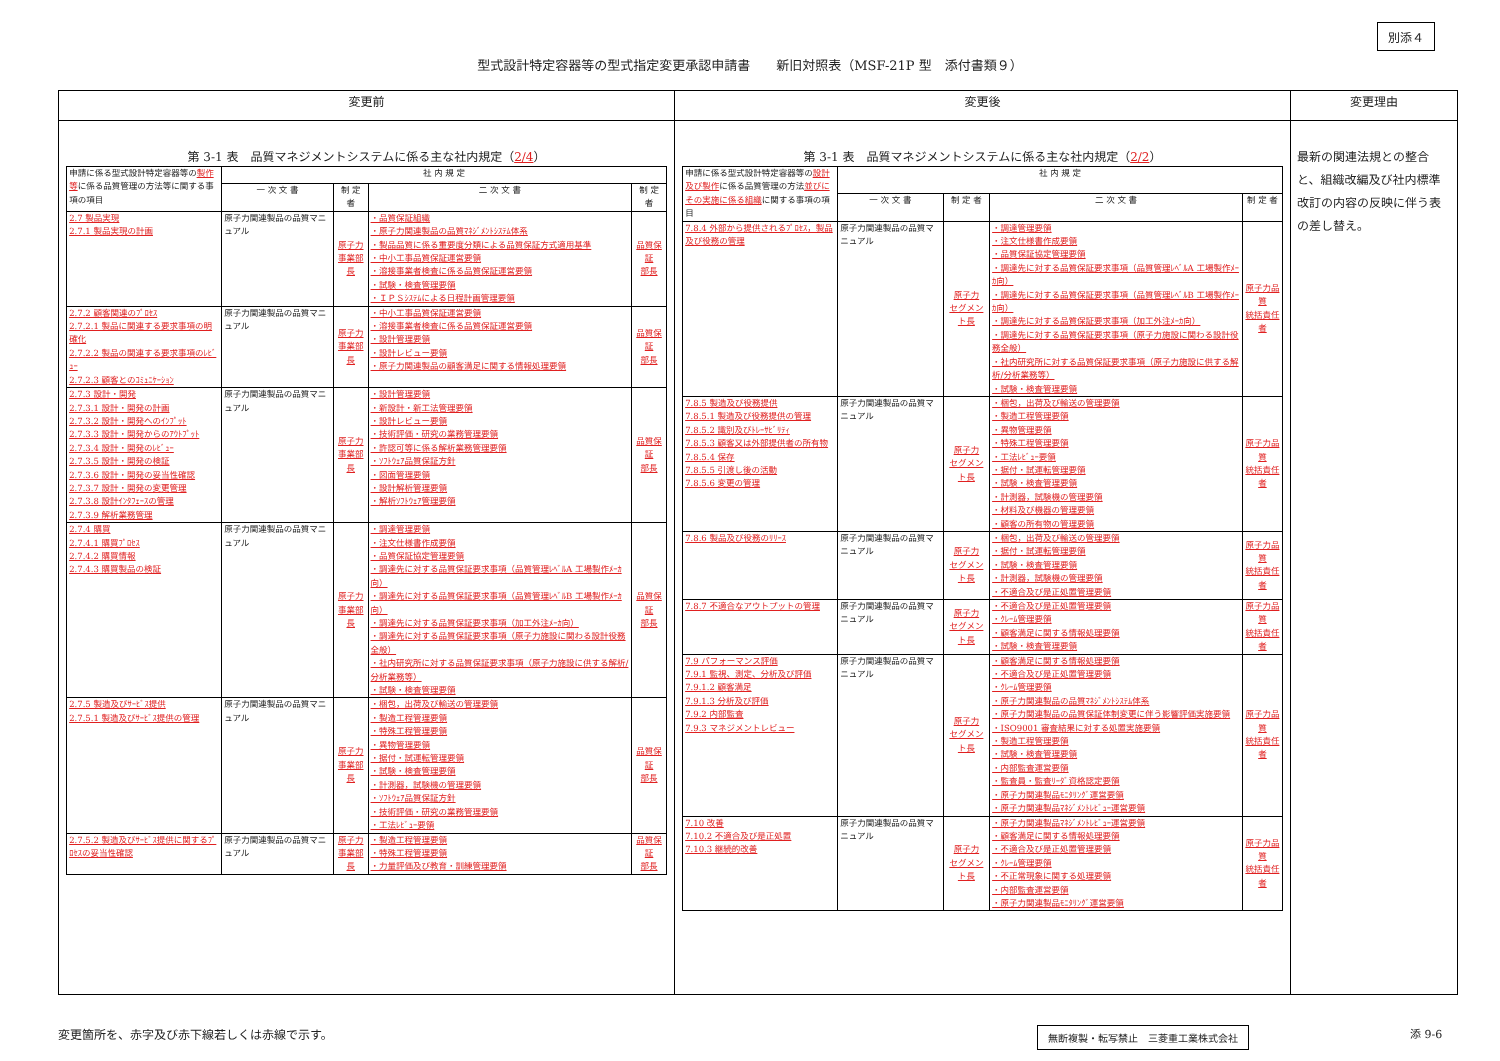別添４
型式設計特定容器等の型式指定変更承認申請書　　新旧対照表（MSF-21P 型　添付書類９）
| 変更前 | 変更後 | 変更理由 |
| --- | --- | --- |
| 第 3-1 表 品質マネジメントシステムに係る主な社内規定（ 2/4 ） / 申請に係る型式設計特定容器等の 製作等 に係る品質管理の方法等に関する事項の項目 / 社 内 規 定 / / / / / --- / --- / --- / --- / --- / / / 一 次 文 書 / 制 定 者 / 二 次 文 書 / 制 定 者 / / 2.7 製品実現 2.7.1 製品実現の計画 / 原子力関連製品の品質マニュアル / 原子力 事業部長 / ・品質保証組織 ・原子力関連製品の品質ﾏﾈｼﾞﾒﾝﾄｼｽﾃﾑ体系 ・製品品質に係る重要度分類による品質保証方式適用基準 ・中小工事品質保証運営要領 ・溶接事業者検査に係る品質保証運営要領 ・試験・検査管理要領 ・ＩＰＳｼｽﾃﾑによる日程計画管理要領 / 品質保証 部長 / / 2.7.2 顧客関連のﾌﾟﾛｾｽ 2.7.2.1 製品に関連する要求事項の明確化 2.7.2.2 製品の関連する要求事項のﾚﾋﾞｭｰ 2.7.2.3 顧客とのｺﾐｭﾆｹｰｼｮﾝ / 原子力関連製品の品質マニュアル / 原子力 事業部長 / ・中小工事品質保証運営要領 ・溶接事業者検査に係る品質保証運営要領 ・設計管理要領 ・設計レビュー要領 ・原子力関連製品の顧客満足に関する情報処理要領 / 品質保証 部長 / / 2.7.3 設計・開発 2.7.3.1 設計・開発の計画 2.7.3.2 設計・開発へのｲﾝﾌﾟｯﾄ 2.7.3.3 設計・開発からのｱｳﾄﾌﾟｯﾄ 2.7.3.4 設計・開発のﾚﾋﾞｭｰ 2.7.3.5 設計・開発の検証 2.7.3.6 設計・開発の妥当性確認 2.7.3.7 設計・開発の変更管理 2.7.3.8 設計ｲﾝﾀﾌｪｰｽの管理 2.7.3.9 解析業務管理 / 原子力関連製品の品質マニュアル / 原子力 事業部長 / ・設計管理要領 ・新設計・新工法管理要領 ・設計レビュー要領 ・技術評価・研究の業務管理要領 ・許認可等に係る解析業務管理要領 ・ｿﾌﾄｳｪｱ品質保証方針 ・図面管理要領 ・設計解析管理要領 ・解析ｿﾌﾄｳｪｱ管理要領 / 品質保証 部長 / / 2.7.4 購買 2.7.4.1 購買ﾌﾟﾛｾｽ 2.7.4.2 購買情報 2.7.4.3 購買製品の検証 / 原子力関連製品の品質マニュアル / 原子力 事業部長 / ・調達管理要領 ・注文仕様書作成要領 ・品質保証協定管理要領 ・調達先に対する品質保証要求事項（品質管理ﾚﾍﾞﾙA 工場製作ﾒｰｶ向） ・調達先に対する品質保証要求事項（品質管理ﾚﾍﾞﾙB 工場製作ﾒｰｶ向） ・調達先に対する品質保証要求事項（加工外注ﾒｰｶ向） ・調達先に対する品質保証要求事項（原子力施設に関わる設計役務全般） ・社内研究所に対する品質保証要求事項（原子力施設に供する解析/分析業務等） ・試験・検査管理要領 / 品質保証 部長 / / 2.7.5 製造及びｻｰﾋﾞｽ提供 2.7.5.1 製造及びｻｰﾋﾞｽ提供の管理 / 原子力関連製品の品質マニュアル / 原子力 事業部長 / ・梱包，出荷及び輸送の管理要領 ・製造工程管理要領 ・特殊工程管理要領 ・異物管理要領 ・据付・試運転管理要領 ・試験・検査管理要領 ・計測器，試験機の管理要領 ・ｿﾌﾄｳｪｱ品質保証方針 ・技術評価・研究の業務管理要領 ・工法ﾚﾋﾞｭｰ要領 / 品質保証 部長 / / 2.7.5.2 製造及びｻｰﾋﾞｽ提供に関するﾌﾟﾛｾｽの妥当性確認 / 原子力関連製品の品質マニュアル / 原子力 事業部長 / ・製造工程管理要領 ・特殊工程管理要領 ・力量評価及び教育・訓練管理要領 / 品質保証 部長 / | 第 3-1 表 品質マネジメントシステムに係る主な社内規定（ 2/2 ） / 申請に係る型式設計特定容器等の 設計及び製作 に係る品質管理の方法 並びにその実施に係る組織 に関する事項の項目 / 社 内 規 定 / / / / / --- / --- / --- / --- / --- / / / 一 次 文 書 / 制 定 者 / 二 次 文 書 / 制 定 者 / / 7.8.4 外部から提供されるﾌﾟﾛｾｽ，製品及び役務の管理 / 原子力関連製品の品質マニュアル / 原子力 セグメント長 / ・調達管理要領 ・注文仕様書作成要領 ・品質保証協定管理要領 ・調達先に対する品質保証要求事項（品質管理ﾚﾍﾞﾙA 工場製作ﾒｰｶ向） ・調達先に対する品質保証要求事項（品質管理ﾚﾍﾞﾙB 工場製作ﾒｰｶ向） ・調達先に対する品質保証要求事項（加工外注ﾒｰｶ向） ・調達先に対する品質保証要求事項（原子力施設に関わる設計役務全般） ・社内研究所に対する品質保証要求事項（原子力施設に供する解析/分析業務等） ・試験・検査管理要領 / 原子力品質 統括責任者 / / 7.8.5 製造及び役務提供 7.8.5.1 製造及び役務提供の管理 7.8.5.2 識別及びﾄﾚｰｻﾋﾞﾘﾃｨ 7.8.5.3 顧客又は外部提供者の所有物 7.8.5.4 保存 7.8.5.5 引渡し後の活動 7.8.5.6 変更の管理 / 原子力関連製品の品質マニュアル / 原子力 セグメント長 / ・梱包，出荷及び輸送の管理要領 ・製造工程管理要領 ・異物管理要領 ・特殊工程管理要領 ・工法ﾚﾋﾞｭｰ要領 ・据付・試運転管理要領 ・試験・検査管理要領 ・計測器，試験機の管理要領 ・材料及び機器の管理要領 ・顧客の所有物の管理要領 / 原子力品質 統括責任者 / / 7.8.6 製品及び役務のﾘﾘｰｽ / 原子力関連製品の品質マニュアル / 原子力 セグメント長 / ・梱包，出荷及び輸送の管理要領 ・据付・試運転管理要領 ・試験・検査管理要領 ・計測器，試験機の管理要領 ・不適合及び是正処置管理要領 / 原子力品質 統括責任者 / / 7.8.7 不適合なアウトプットの管理 / 原子力関連製品の品質マニュアル / 原子力 セグメント長 / ・不適合及び是正処置管理要領 ・ｸﾚｰﾑ管理要領 ・顧客満足に関する情報処理要領 ・試験・検査管理要領 / 原子力品質 統括責任者 / / 7.9 パフォーマンス評価 7.9.1 監視、測定、分析及び評価 7.9.1.2 顧客満足 7.9.1.3 分析及び評価 7.9.2 内部監査 7.9.3 マネジメントレビュー / 原子力関連製品の品質マニュアル / 原子力 セグメント長 / ・顧客満足に関する情報処理要領 ・不適合及び是正処置管理要領 ・ｸﾚｰﾑ管理要領 ・原子力関連製品の品質ﾏﾈｼﾞﾒﾝﾄｼｽﾃﾑ体系 ・原子力関連製品の品質保証体制変更に伴う影響評価実施要領 ・ISO9001 審査結果に対する処置実施要領 ・製造工程管理要領 ・試験・検査管理要領 ・内部監査運営要領 ・監査員・監査ﾘｰﾀﾞ資格認定要領 ・原子力関連製品ﾓﾆﾀﾘﾝｸﾞ運営要領 ・原子力関連製品ﾏﾈｼﾞﾒﾝﾄﾚﾋﾞｭｰ運営要領 / 原子力品質 統括責任者 / / 7.10 改善 7.10.2 不適合及び是正処置 7.10.3 継続的改善 / 原子力関連製品の品質マニュアル / 原子力 セグメント長 / ・原子力関連製品ﾏﾈｼﾞﾒﾝﾄﾚﾋﾞｭｰ運営要領 ・顧客満足に関する情報処理要領 ・不適合及び是正処置管理要領 ・ｸﾚｰﾑ管理要領 ・不正常現象に関する処理要領 ・内部監査運営要領 ・原子力関連製品ﾓﾆﾀﾘﾝｸﾞ運営要領 / 原子力品質 統括責任者 / | 最新の関連法規との整合と、組織改編及び社内標準改訂の内容の反映に伴う表の差し替え。 |
変更箇所を、赤字及び赤下線若しくは赤線で示す。
無断複製・転写禁止　三菱重工業株式会社
添 9-6